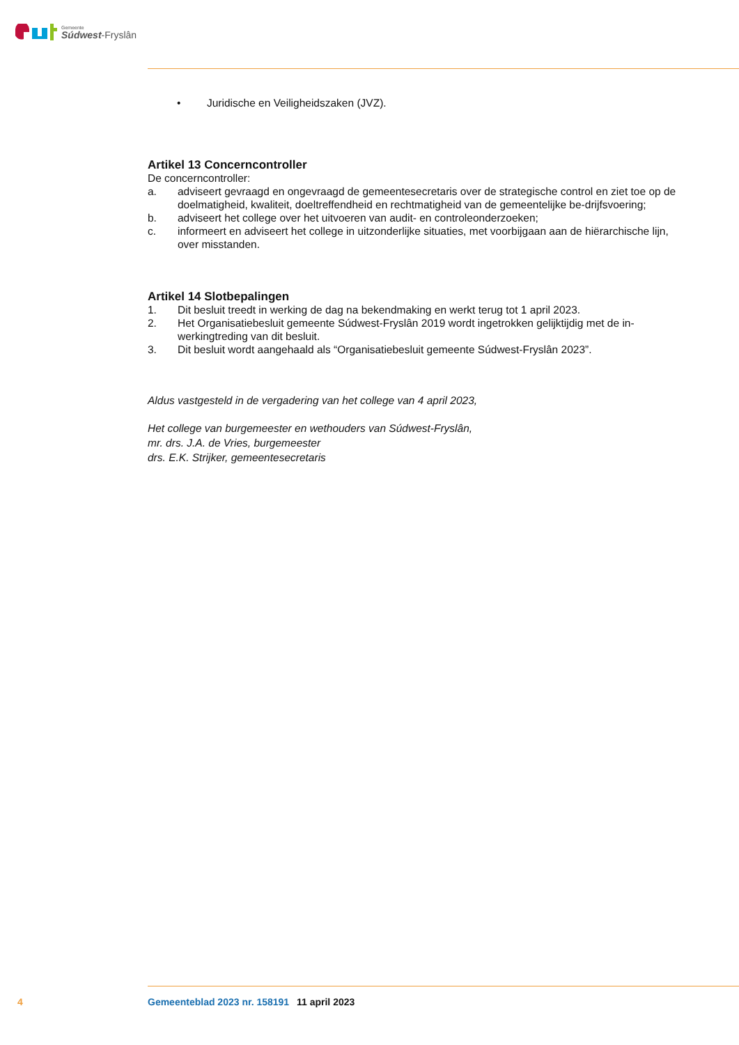Gemeente
Súdwest-Fryslân
• Juridische en Veiligheidszaken (JVZ).
Artikel 13 Concerncontroller
De concerncontroller:
a. adviseert gevraagd en ongevraagd de gemeentesecretaris over de strategische control en ziet toe op de doelmatigheid, kwaliteit, doeltreffendheid en rechtmatigheid van de gemeentelijke be-drijfsvoering;
b. adviseert het college over het uitvoeren van audit- en controleonderzoeken;
c. informeert en adviseert het college in uitzonderlijke situaties, met voorbijgaan aan de hiërarchische lijn, over misstanden.
Artikel 14 Slotbepalingen
1. Dit besluit treedt in werking de dag na bekendmaking en werkt terug tot 1 april 2023.
2. Het Organisatiebesluit gemeente Súdwest-Fryslân 2019 wordt ingetrokken gelijktijdig met de in-werkingtreding van dit besluit.
3. Dit besluit wordt aangehaald als “Organisatiebesluit gemeente Súdwest-Fryslân 2023”.
Aldus vastgesteld in de vergadering van het college van 4 april 2023,
Het college van burgemeester en wethouders van Súdwest-Fryslân,
mr. drs. J.A. de Vries, burgemeester
drs. E.K. Strijker, gemeentesecretaris
4 Gemeenteblad 2023 nr. 158191 11 april 2023